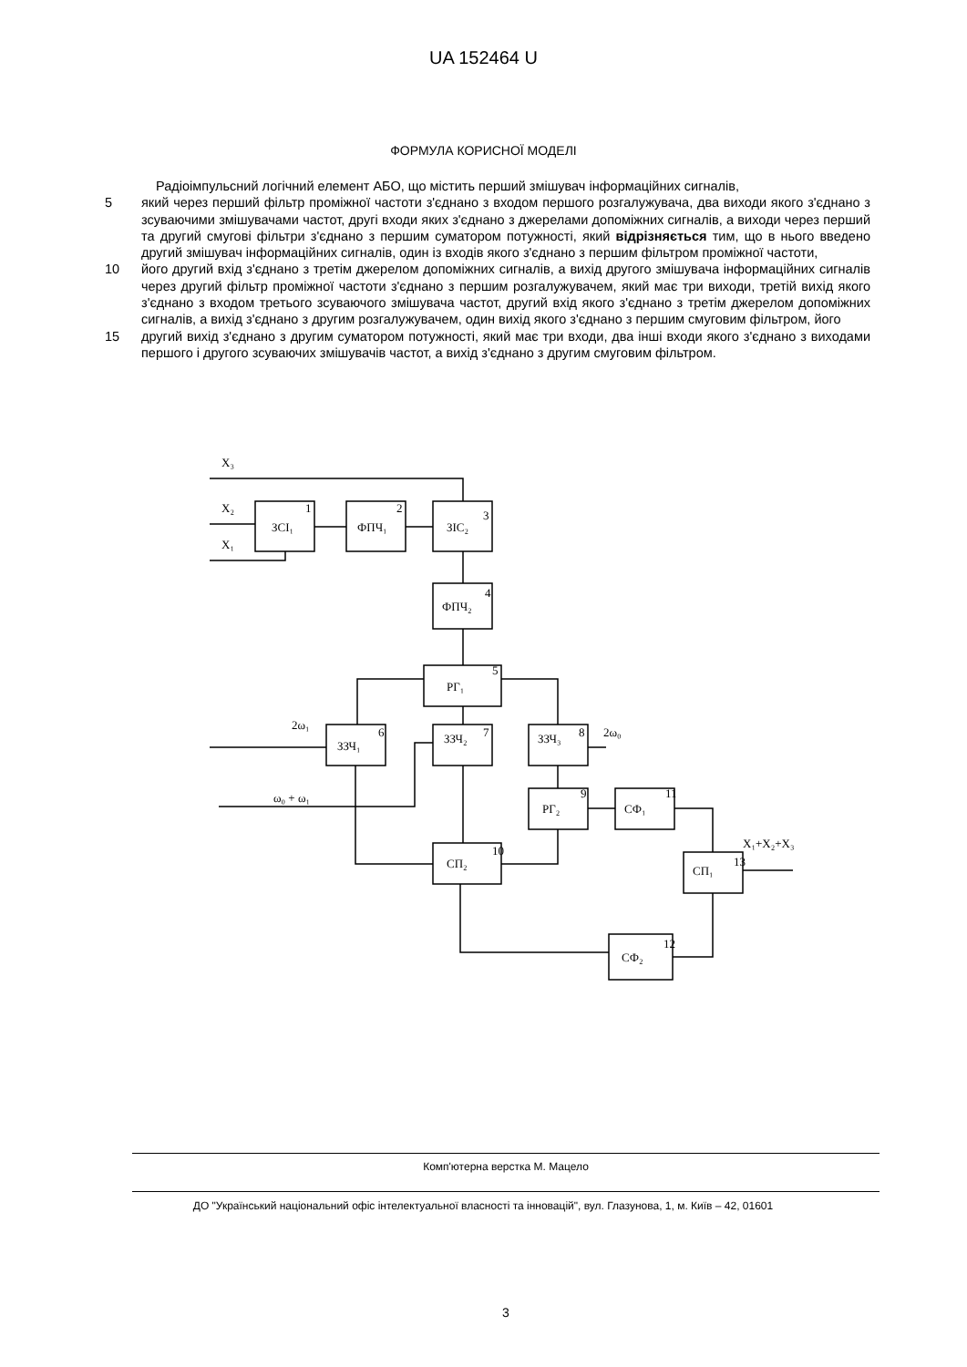UA 152464 U
ФОРМУЛА КОРИСНОЇ МОДЕЛІ
Радіоімпульсний логічний елемент АБО, що містить перший змішувач інформаційних сигналів,
5 який через перший фільтр проміжної частоти з'єднано з входом першого розгалужувача, два виходи якого з'єднано з зсуваючими змішувачами частот, другі входи яких з'єднано з джерелами допоміжних сигналів, а виходи через перший та другий смугові фільтри з'єднано з першим суматором потужності, який відрізняється тим, що в нього введено другий змішувач інформаційних сигналів, один із входів якого з'єднано з першим фільтром проміжної частоти,
10 його другий вхід з'єднано з третім джерелом допоміжних сигналів, а вихід другого змішувача інформаційних сигналів через другий фільтр проміжної частоти з'єднано з першим розгалужувачем, який має три виходи, третій вихід якого з'єднано з входом третього зсуваючого змішувача частот, другий вхід якого з'єднано з третім джерелом допоміжних сигналів, а вихід з'єднано з другим розгалужувачем, один вихід якого з'єднано з першим смуговим фільтром, його
15 другий вихід з'єднано з другим суматором потужності, який має три входи, два інші входи якого з'єднано з виходами першого і другого зсуваючих змішувачів частот, а вихід з'єднано з другим смуговим фільтром.
X₃
X₂
X₁
ЗСІ₁
1
ФПЧ₁
2
ЗІС₂
3
ФПЧ₂
4
РГ₁
5
ЗЗЧ₁
6
2ω₁
ЗЗЧ₂
7
ЗЗЧ₃
8
2ω₀
ω₀ + ω₁
РГ₂
9
СФ₁
11
СП₂
10
СП₁
13
X₁+X₂+X₃
СФ₂
12
Комп'ютерна верстка М. Мацело
ДО "Український національний офіс інтелектуальної власності та інновацій", вул. Глазунова, 1, м. Київ – 42, 01601
3